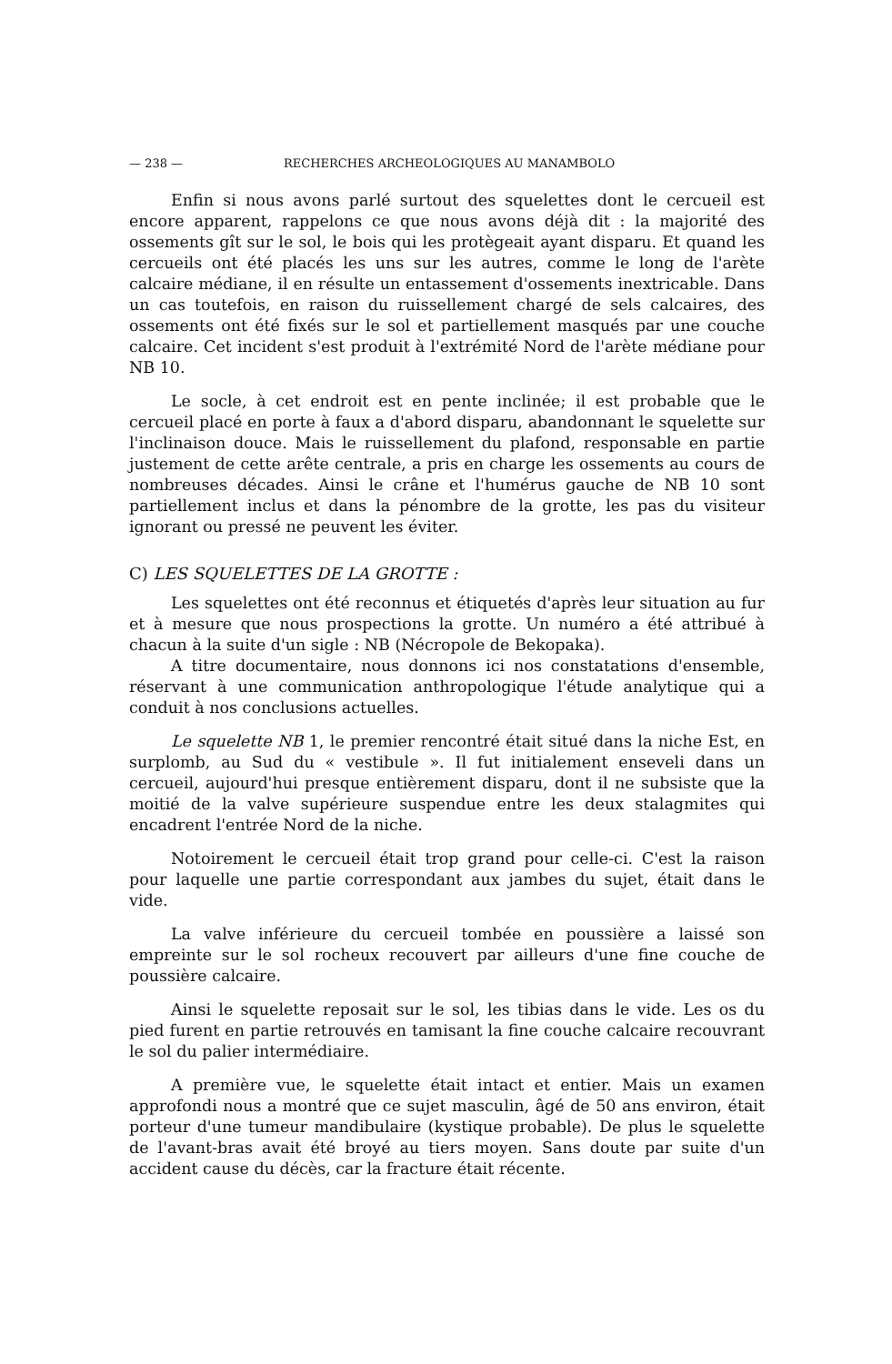— 238 — RECHERCHES ARCHEOLOGIQUES AU MANAMBOLO
Enfin si nous avons parlé surtout des squelettes dont le cercueil est encore apparent, rappelons ce que nous avons déjà dit : la majorité des ossements gît sur le sol, le bois qui les protègeait ayant disparu. Et quand les cercueils ont été placés les uns sur les autres, comme le long de l'arète calcaire médiane, il en résulte un entassement d'ossements inextricable. Dans un cas toutefois, en raison du ruissellement chargé de sels calcaires, des ossements ont été fixés sur le sol et partiellement masqués par une couche calcaire. Cet incident s'est produit à l'extrémité Nord de l'arète médiane pour NB 10.
Le socle, à cet endroit est en pente inclinée; il est probable que le cercueil placé en porte à faux a d'abord disparu, abandonnant le squelette sur l'inclinaison douce. Mais le ruissellement du plafond, responsable en partie justement de cette arête centrale, a pris en charge les ossements au cours de nombreuses décades. Ainsi le crâne et l'humérus gauche de NB 10 sont partiellement inclus et dans la pénombre de la grotte, les pas du visiteur ignorant ou pressé ne peuvent les éviter.
C) LES SQUELETTES DE LA GROTTE :
Les squelettes ont été reconnus et étiquetés d'après leur situation au fur et à mesure que nous prospections la grotte. Un numéro a été attribué à chacun à la suite d'un sigle : NB (Nécropole de Bekopaka).
A titre documentaire, nous donnons ici nos constatations d'ensemble, réservant à une communication anthropologique l'étude analytique qui a conduit à nos conclusions actuelles.
Le squelette NB 1, le premier rencontré était situé dans la niche Est, en surplomb, au Sud du « vestibule ». Il fut initialement enseveli dans un cercueil, aujourd'hui presque entièrement disparu, dont il ne subsiste que la moitié de la valve supérieure suspendue entre les deux stalagmites qui encadrent l'entrée Nord de la niche.
Notoirement le cercueil était trop grand pour celle-ci. C'est la raison pour laquelle une partie correspondant aux jambes du sujet, était dans le vide.
La valve inférieure du cercueil tombée en poussière a laissé son empreinte sur le sol rocheux recouvert par ailleurs d'une fine couche de poussière calcaire.
Ainsi le squelette reposait sur le sol, les tibias dans le vide. Les os du pied furent en partie retrouvés en tamisant la fine couche calcaire recouvrant le sol du palier intermédiaire.
A première vue, le squelette était intact et entier. Mais un examen approfondi nous a montré que ce sujet masculin, âgé de 50 ans environ, était porteur d'une tumeur mandibulaire (kystique probable). De plus le squelette de l'avant-bras avait été broyé au tiers moyen. Sans doute par suite d'un accident cause du décès, car la fracture était récente.